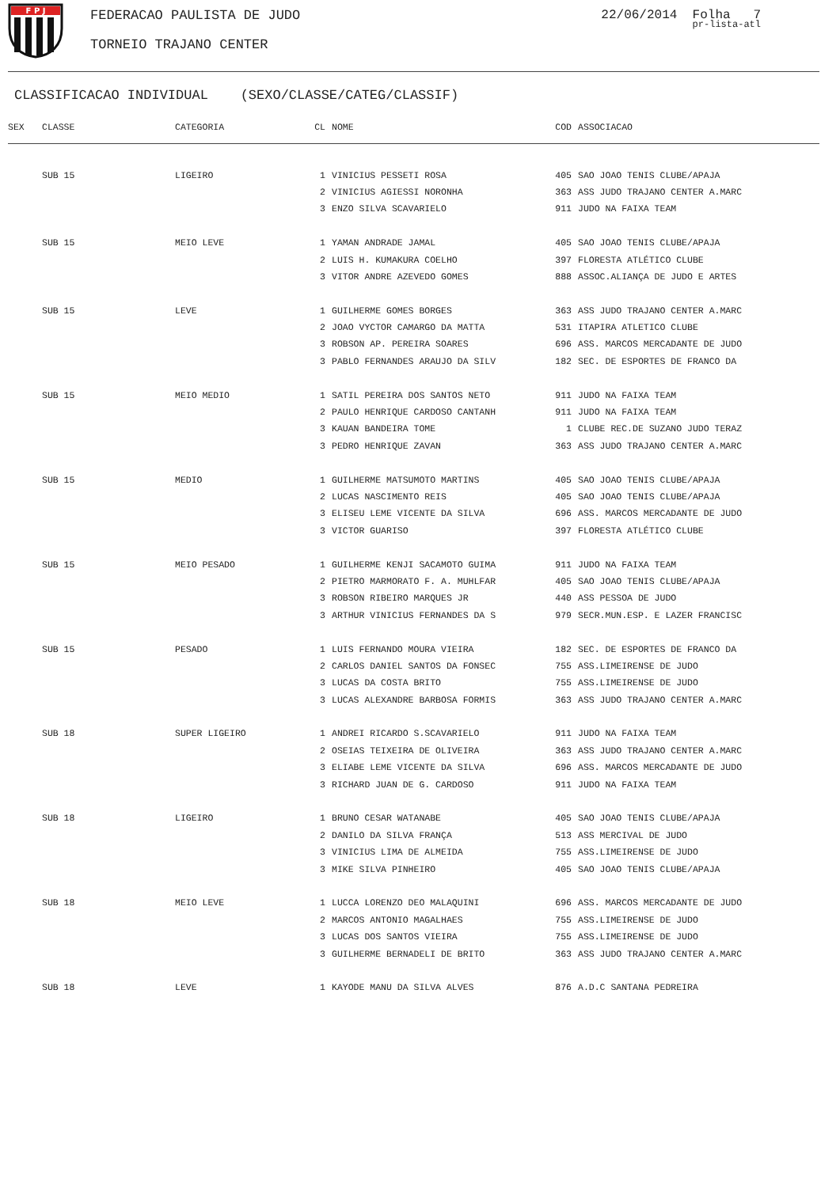F P J
FEDERACAO PAULISTA DE JUDO
TORNEIO TRAJANO CENTER
22/06/2014 Folha 7
pr-lista-atl
CLASSIFICACAO INDIVIDUAL (SEXO/CLASSE/CATEG/CLASSIF)
| SEX | CLASSE | CATEGORIA | CL | NOME | COD | ASSOCIACAO |
| --- | --- | --- | --- | --- | --- | --- |
| | SUB 15 | LIGEIRO | 1 | VINICIUS PESSETI ROSA | 405 | SAO JOAO TENIS CLUBE/APAJA |
| | | | 2 | VINICIUS AGIESSI NORONHA | 363 | ASS JUDO TRAJANO CENTER A.MARC |
| | | | 3 | ENZO SILVA SCAVARIELO | 911 | JUDO NA FAIXA TEAM |
| | SUB 15 | MEIO LEVE | 1 | YAMAN ANDRADE JAMAL | 405 | SAO JOAO TENIS CLUBE/APAJA |
| | | | 2 | LUIS H. KUMAKURA COELHO | 397 | FLORESTA ATLÉTICO CLUBE |
| | | | 3 | VITOR ANDRE AZEVEDO GOMES | 888 | ASSOC.ALIANÇA DE JUDO E ARTES |
| | SUB 15 | LEVE | 1 | GUILHERME GOMES BORGES | 363 | ASS JUDO TRAJANO CENTER A.MARC |
| | | | 2 | JOAO VYCTOR CAMARGO DA MATTA | 531 | ITAPIRA ATLETICO CLUBE |
| | | | 3 | ROBSON AP. PEREIRA SOARES | 696 | ASS. MARCOS MERCADANTE DE JUDO |
| | | | 3 | PABLO FERNANDES ARAUJO DA SILV | 182 | SEC. DE ESPORTES DE FRANCO DA |
| | SUB 15 | MEIO MEDIO | 1 | SATIL PEREIRA DOS SANTOS NETO | 911 | JUDO NA FAIXA TEAM |
| | | | 2 | PAULO HENRIQUE CARDOSO CANTANH | 911 | JUDO NA FAIXA TEAM |
| | | | 3 | KAUAN BANDEIRA TOME | 1 | CLUBE REC.DE SUZANO JUDO TERAZ |
| | | | 3 | PEDRO HENRIQUE ZAVAN | 363 | ASS JUDO TRAJANO CENTER A.MARC |
| | SUB 15 | MEDIO | 1 | GUILHERME MATSUMOTO MARTINS | 405 | SAO JOAO TENIS CLUBE/APAJA |
| | | | 2 | LUCAS NASCIMENTO REIS | 405 | SAO JOAO TENIS CLUBE/APAJA |
| | | | 3 | ELISEU LEME VICENTE DA SILVA | 696 | ASS. MARCOS MERCADANTE DE JUDO |
| | | | 3 | VICTOR GUARISO | 397 | FLORESTA ATLÉTICO CLUBE |
| | SUB 15 | MEIO PESADO | 1 | GUILHERME KENJI SACAMOTO GUIMA | 911 | JUDO NA FAIXA TEAM |
| | | | 2 | PIETRO MARMORATO F. A. MUHLFAR | 405 | SAO JOAO TENIS CLUBE/APAJA |
| | | | 3 | ROBSON RIBEIRO MARQUES JR | 440 | ASS PESSOA DE JUDO |
| | | | 3 | ARTHUR VINICIUS FERNANDES DA S | 979 | SECR.MUN.ESP. E LAZER FRANCISC |
| | SUB 15 | PESADO | 1 | LUIS FERNANDO MOURA VIEIRA | 182 | SEC. DE ESPORTES DE FRANCO DA |
| | | | 2 | CARLOS DANIEL SANTOS DA FONSEC | 755 | ASS.LIMEIRENSE DE JUDO |
| | | | 3 | LUCAS DA COSTA BRITO | 755 | ASS.LIMEIRENSE DE JUDO |
| | | | 3 | LUCAS ALEXANDRE BARBOSA FORMIS | 363 | ASS JUDO TRAJANO CENTER A.MARC |
| | SUB 18 | SUPER LIGEIRO | 1 | ANDREI RICARDO S.SCAVARIELO | 911 | JUDO NA FAIXA TEAM |
| | | | 2 | OSEIAS TEIXEIRA DE OLIVEIRA | 363 | ASS JUDO TRAJANO CENTER A.MARC |
| | | | 3 | ELIABE LEME VICENTE DA SILVA | 696 | ASS. MARCOS MERCADANTE DE JUDO |
| | | | 3 | RICHARD JUAN DE G. CARDOSO | 911 | JUDO NA FAIXA TEAM |
| | SUB 18 | LIGEIRO | 1 | BRUNO CESAR WATANABE | 405 | SAO JOAO TENIS CLUBE/APAJA |
| | | | 2 | DANILO DA SILVA FRANÇA | 513 | ASS MERCIVAL DE JUDO |
| | | | 3 | VINICIUS LIMA DE ALMEIDA | 755 | ASS.LIMEIRENSE DE JUDO |
| | | | 3 | MIKE SILVA PINHEIRO | 405 | SAO JOAO TENIS CLUBE/APAJA |
| | SUB 18 | MEIO LEVE | 1 | LUCCA LORENZO DEO MALAQUINI | 696 | ASS. MARCOS MERCADANTE DE JUDO |
| | | | 2 | MARCOS ANTONIO MAGALHAES | 755 | ASS.LIMEIRENSE DE JUDO |
| | | | 3 | LUCAS DOS SANTOS VIEIRA | 755 | ASS.LIMEIRENSE DE JUDO |
| | | | 3 | GUILHERME BERNADELI DE BRITO | 363 | ASS JUDO TRAJANO CENTER A.MARC |
| | SUB 18 | LEVE | 1 | KAYODE MANU DA SILVA ALVES | 876 | A.D.C SANTANA PEDREIRA |